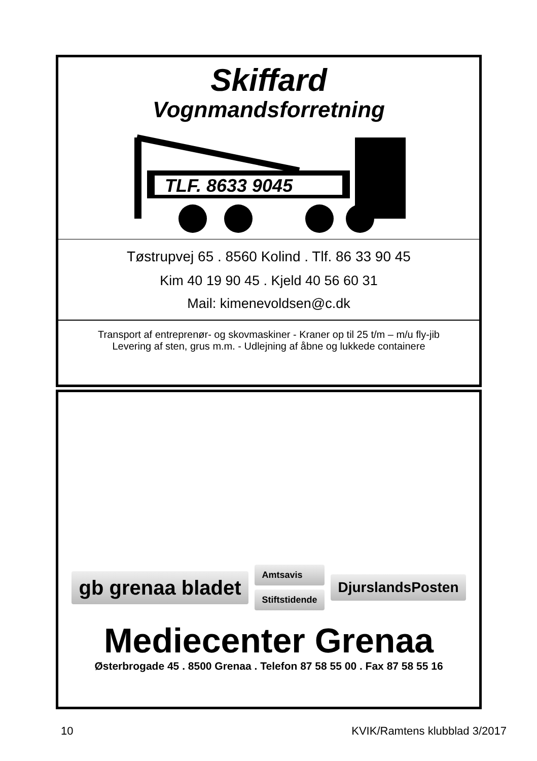Skiffard
Vognmandsforretning
TLF. 8633 9045
Tøstrupvej 65 . 8560 Kolind . Tlf. 86 33 90 45
Kim 40 19 90 45 . Kjeld 40 56 60 31
Mail: kimenevoldsen@c.dk
Transport af entreprenør- og skovmaskiner - Kraner op til 25 t/m – m/u fly-jib
Levering af sten, grus m.m. - Udlejning af åbne og lukkede containere
gb grenaa bladet
Amtsavis
Stiftstidende
DjurslandsPosten
Mediecenter Grenaa
Østerbrogade 45 . 8500 Grenaa . Telefon 87 58 55 00 . Fax 87 58 55 16
10 KVIK/Ramtens klubblad 3/2017